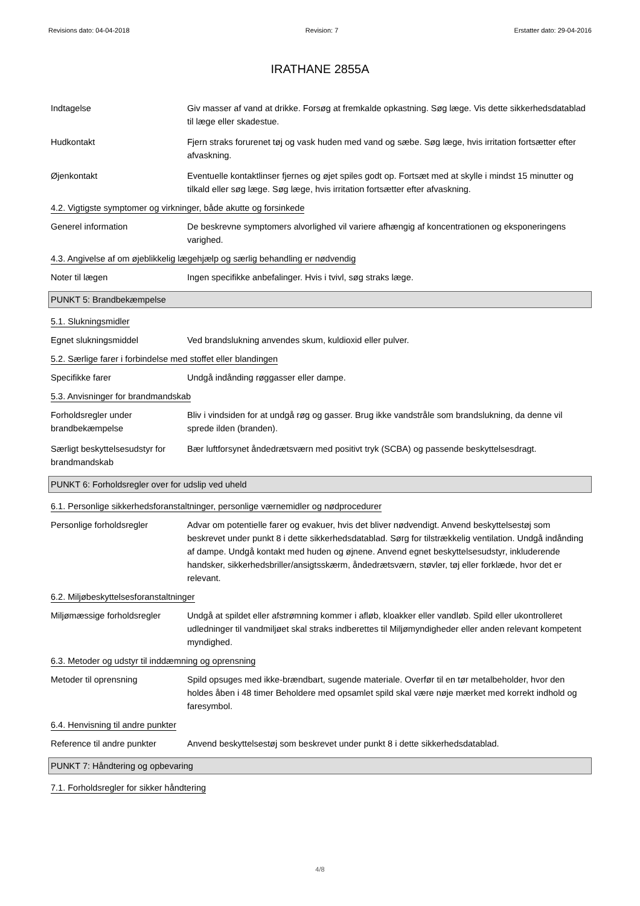Revisions dato: 04-04-2018 Revision: 7 Erstatter dato: 29-04-2016
IRATHANE 2855A
Indtagelse Giv masser af vand at drikke. Forsøg at fremkalde opkastning. Søg læge. Vis dette sikkerhedsdatablad til læge eller skadestue.
Hudkontakt Fjern straks forurenet tøj og vask huden med vand og sæbe. Søg læge, hvis irritation fortsætter efter afvaskning.
Øjenkontakt Eventuelle kontaktlinser fjernes og øjet spiles godt op. Fortsæt med at skylle i mindst 15 minutter og tilkald eller søg læge. Søg læge, hvis irritation fortsætter efter afvaskning.
4.2. Vigtigste symptomer og virkninger, både akutte og forsinkede
Generel information De beskrevne symptomers alvorlighed vil variere afhængig af koncentrationen og eksponeringens varighed.
4.3. Angivelse af om øjeblikkelig lægehjælp og særlig behandling er nødvendig
Noter til lægen Ingen specifikke anbefalinger. Hvis i tvivl, søg straks læge.
PUNKT 5: Brandbekæmpelse
5.1. Slukningsmidler
Egnet slukningsmiddel Ved brandslukning anvendes skum, kuldioxid eller pulver.
5.2. Særlige farer i forbindelse med stoffet eller blandingen
Specifikke farer Undgå indånding røggasser eller dampe.
5.3. Anvisninger for brandmandskab
Forholdsregler under brandbekæmpelse
Bliv i vindsiden for at undgå røg og gasser. Brug ikke vandstråle som brandslukning, da denne vil sprede ilden (branden).
Særligt beskyttelsesudstyr for brandmandskab
Bær luftforsynet åndedrætsværn med positivt tryk (SCBA) og passende beskyttelsesdragt.
PUNKT 6: Forholdsregler over for udslip ved uheld
6.1. Personlige sikkerhedsforanstaltninger, personlige værnemidler og nødprocedurer
Personlige forholdsregler Advar om potentielle farer og evakuer, hvis det bliver nødvendigt. Anvend beskyttelsestøj som beskrevet under punkt 8 i dette sikkerhedsdatablad. Sørg for tilstrækkelig ventilation. Undgå indånding af dampe. Undgå kontakt med huden og øjnene. Anvend egnet beskyttelsesudstyr, inkluderende handsker, sikkerhedsbriller/ansigtsskærm, åndedrætsværn, støvler, tøj eller forklæde, hvor det er relevant.
6.2. Miljøbeskyttelsesforanstaltninger
Miljømæssige forholdsregler
Undgå at spildet eller afstrømning kommer i afløb, kloakker eller vandløb. Spild eller ukontrolleret udledninger til vandmiljøet skal straks indberettes til Miljømyndigheder eller anden relevant kompetent myndighed.
6.3. Metoder og udstyr til inddæmning og oprensning
Metoder til oprensning Spild opsuges med ikke-brændbart, sugende materiale. Overfør til en tør metalbeholder, hvor den holdes åben i 48 timer Beholdere med opsamlet spild skal være nøje mærket med korrekt indhold og faresymbol.
6.4. Henvisning til andre punkter
Reference til andre punkter
Anvend beskyttelsestøj som beskrevet under punkt 8 i dette sikkerhedsdatablad.
PUNKT 7: Håndtering og opbevaring
7.1. Forholdsregler for sikker håndtering
4/8